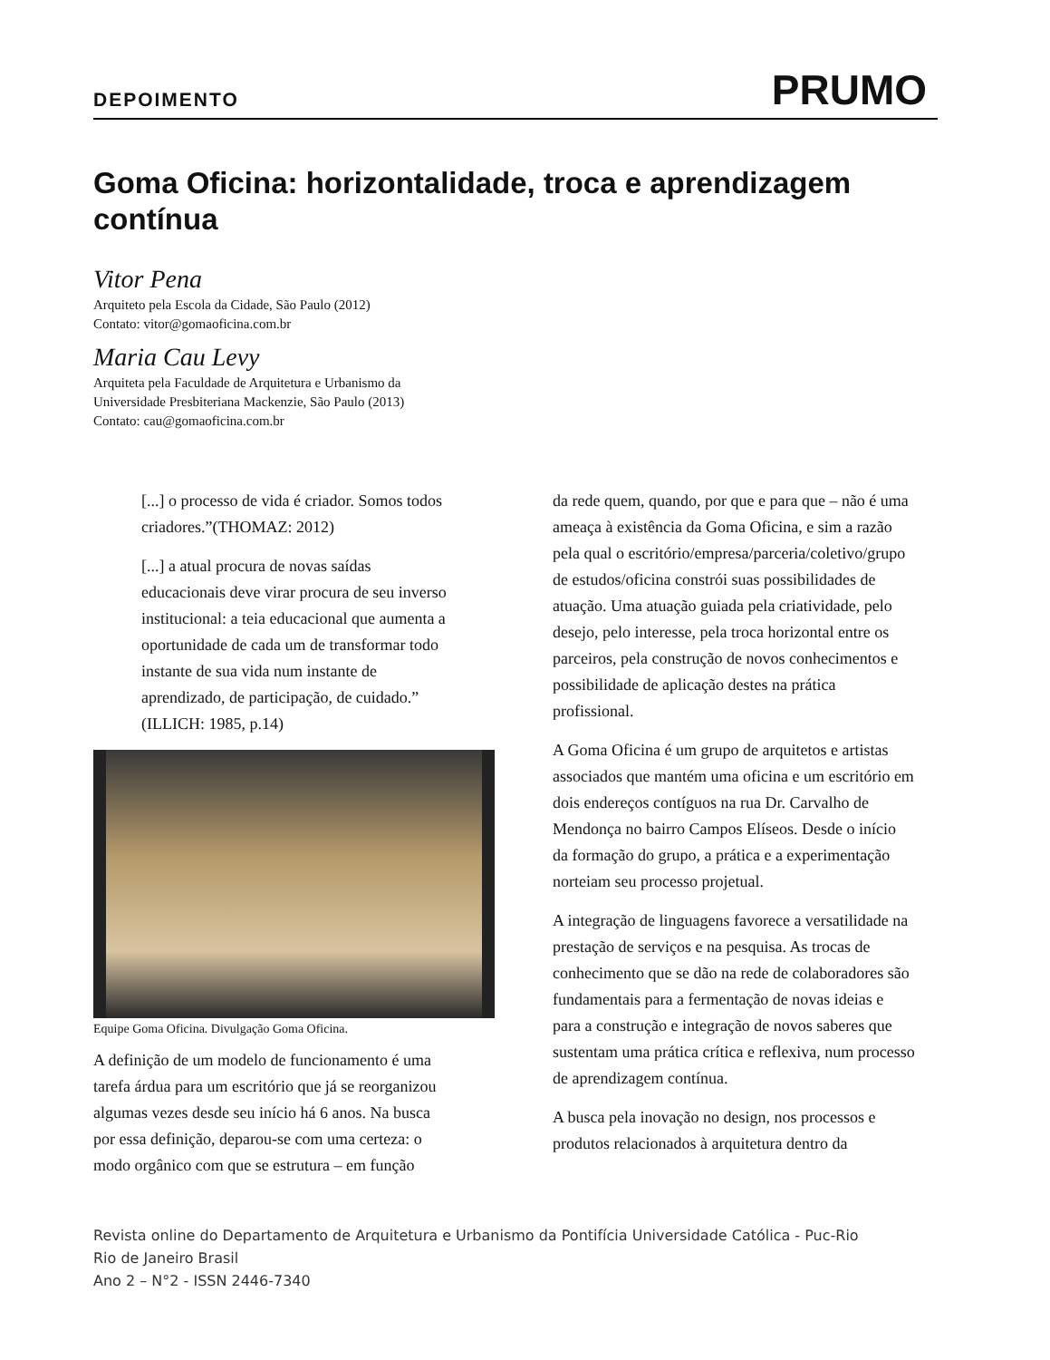DEPOIMENTO PRUMO
Goma Oficina: horizontalidade, troca e aprendizagem contínua
Vitor Pena
Arquiteto pela Escola da Cidade, São Paulo (2012)
Contato: vitor@gomaoficina.com.br
Maria Cau Levy
Arquiteta pela Faculdade de Arquitetura e Urbanismo da
Universidade Presbiteriana Mackenzie, São Paulo (2013)
Contato: cau@gomaoficina.com.br
[...] o processo de vida é criador. Somos todos criadores.”(THOMAZ: 2012)
[...] a atual procura de novas saídas educacionais deve virar procura de seu inverso institucional: a teia educacional que aumenta a oportunidade de cada um de transformar todo instante de sua vida num instante de aprendizado, de participação, de cuidado.” (ILLICH: 1985, p.14)
Equipe Goma Oficina. Divulgação Goma Oficina.
A definição de um modelo de funcionamento é uma tarefa árdua para um escritório que já se reorganizou algumas vezes desde seu início há 6 anos. Na busca por essa definição, deparou-se com uma certeza: o modo orgânico com que se estrutura – em função
da rede quem, quando, por que e para que – não é uma ameaça à existência da Goma Oficina, e sim a razão pela qual o escritório/empresa/parceria/coletivo/grupo de estudos/oficina constrói suas possibilidades de atuação. Uma atuação guiada pela criatividade, pelo desejo, pelo interesse, pela troca horizontal entre os parceiros, pela construção de novos conhecimentos e possibilidade de aplicação destes na prática profissional.
A Goma Oficina é um grupo de arquitetos e artistas associados que mantém uma oficina e um escritório em dois endereços contíguos na rua Dr. Carvalho de Mendonça no bairro Campos Elíseos. Desde o início da formação do grupo, a prática e a experimentação norteiam seu processo projetual.
A integração de linguagens favorece a versatilidade na prestação de serviços e na pesquisa. As trocas de conhecimento que se dão na rede de colaboradores são fundamentais para a fermentação de novas ideias e para a construção e integração de novos saberes que sustentam uma prática crítica e reflexiva, num processo de aprendizagem contínua.
A busca pela inovação no design, nos processos e produtos relacionados à arquitetura dentro da
Revista online do Departamento de Arquitetura e Urbanismo da Pontifícia Universidade Católica - Puc-Rio
Rio de Janeiro Brasil
Ano 2 – N°2 - ISSN 2446-7340